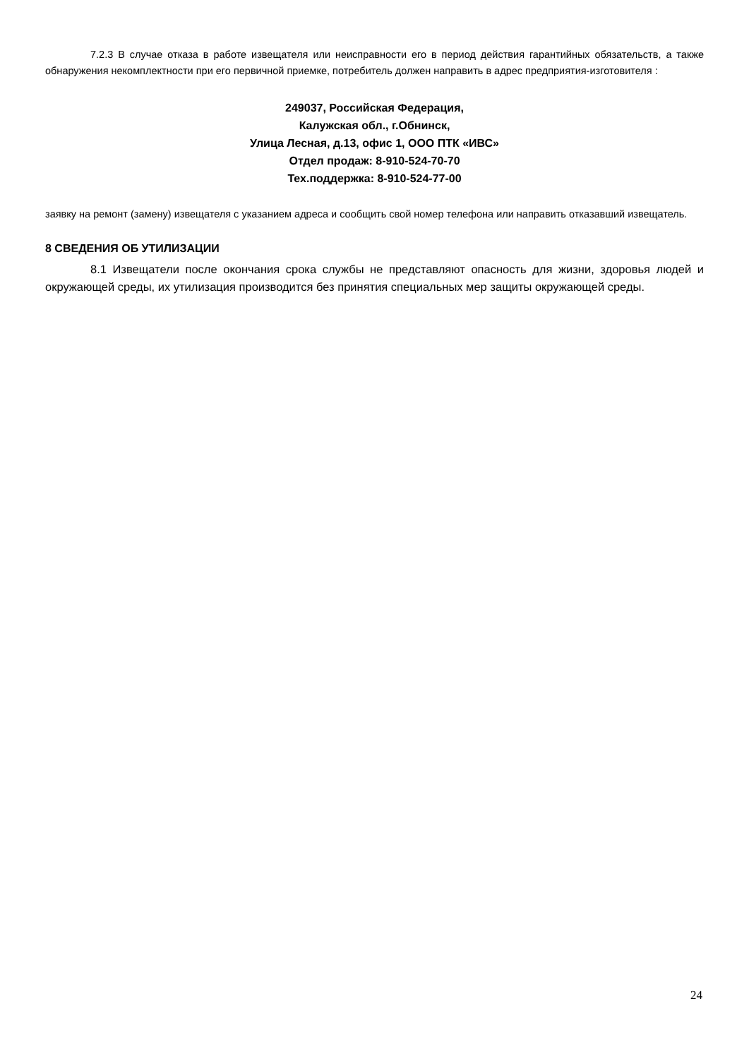7.2.3 В случае отказа в работе извещателя или неисправности его в период действия гарантийных обязательств, а также обнаружения некомплектности при его первичной приемке, потребитель должен направить в адрес предприятия-изготовителя :
249037, Российская Федерация,
Калужская обл., г.Обнинск,
Улица Лесная, д.13, офис 1, ООО ПТК «ИВС»
Отдел продаж: 8-910-524-70-70
Тех.поддержка: 8-910-524-77-00
заявку на ремонт (замену) извещателя с указанием адреса и сообщить свой номер телефона или направить отказавший извещатель.
8 СВЕДЕНИЯ ОБ УТИЛИЗАЦИИ
8.1 Извещатели после окончания срока службы не представляют опасность для жизни, здоровья людей и окружающей среды, их утилизация производится без принятия специальных мер защиты окружающей среды.
24